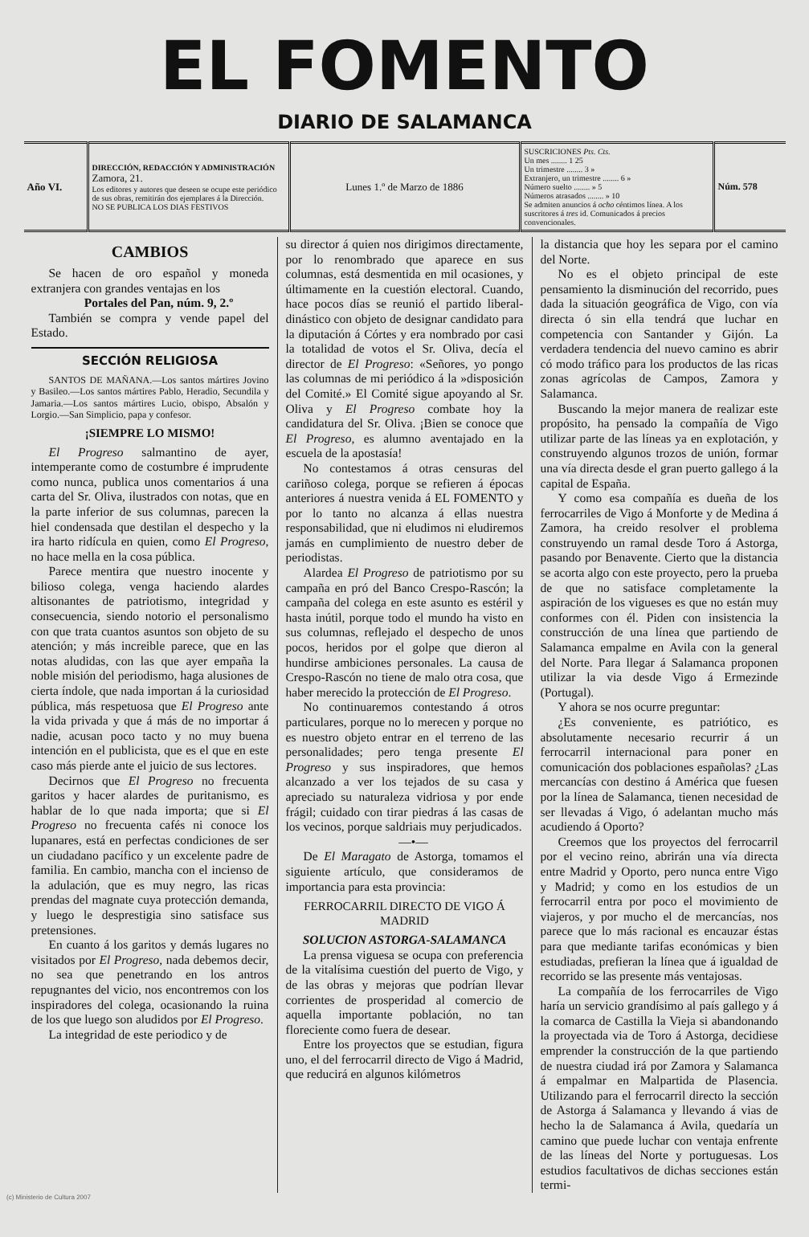EL FOMENTO
DIARIO DE SALAMANCA
| Año VI. | DIRECCIÓN, REDACCIÓN Y ADMINISTRACIÓN Zamora, 21. Los editores y autores que deseen se ocupe este periódico de sus obras, remitirán dos ejemplares á la Dirección. NO SE PUBLICA LOS DIAS FESTIVOS | Lunes 1.º de Marzo de 1886 | SUSCRICIONES Pts. Cts. Un mes ........ 1 25 Un trimestre ........ 3 » Extranjero, un trimestre ........ 6 » Número suelto ........ » 5 Números atrasados ........ » 10 Se admiten anuncios á ocho céntimos línea. A los suscritores á tres id. Comunicados á precios convencionales. | Núm. 578 |
CAMBIOS
Se hacen de oro español y moneda extranjera con grandes ventajas en los
Portales del Pan, núm. 9, 2.º
También se compra y vende papel del Estado.
SECCIÓN RELIGIOSA
SANTOS DE MAÑANA.—Los santos mártires Jovino y Basileo.—Los santos mártires Pablo, Heradio, Secundila y Jamaria.—Los santos mártires Lucio, obispo, Absalón y Lorgio.—San Simplicio, papa y confesor.
¡SIEMPRE LO MISMO!
El Progreso salmantino de ayer, intemperante como de costumbre é imprudente como nunca, publica unos comentarios á una carta del Sr. Oliva, ilustrados con notas, que en la parte inferior de sus columnas, parecen la hiel condensada que destilan el despecho y la ira harto ridícula en quien, como El Progreso, no hace mella en la cosa pública.
Parece mentira que nuestro inocente y bilioso colega, venga haciendo alardes altisonantes de patriotismo, integridad y consecuencia, siendo notorio el personalismo con que trata cuantos asuntos son objeto de su atención; y más increible parece, que en las notas aludidas, con las que ayer empaña la noble misión del periodismo, haga alusiones de cierta índole, que nada importan á la curiosidad pública, más respetuosa que El Progreso ante la vida privada y que á más de no importar á nadie, acusan poco tacto y no muy buena intención en el publicista, que es el que en este caso más pierde ante el juicio de sus lectores.
Decirnos que El Progreso no frecuenta garitos y hacer alardes de puritanismo, es hablar de lo que nada importa; que si El Progreso no frecuenta cafés ni conoce los lupanares, está en perfectas condiciones de ser un ciudadano pacífico y un excelente padre de familia. En cambio, mancha con el incienso de la adulación, que es muy negro, las ricas prendas del magnate cuya protección demanda, y luego le desprestigia sino satisface sus pretensiones.
En cuanto á los garitos y demás lugares no visitados por El Progreso, nada debemos decir, no sea que penetrando en los antros repugnantes del vicio, nos encontremos con los inspiradores del colega, ocasionando la ruina de los que luego son aludidos por El Progreso.
La integridad de este periodico y de
su director á quien nos dirigimos directamente, por lo renombrado que aparece en sus columnas, está desmentida en mil ocasiones, y últimamente en la cuestión electoral. Cuando, hace pocos días se reunió el partido liberal-dinástico con objeto de designar candidato para la diputación á Córtes y era nombrado por casi la totalidad de votos el Sr. Oliva, decía el director de El Progreso: «Señores, yo pongo las columnas de mi periódico á la »disposición del Comité.» El Comité sigue apoyando al Sr. Oliva y El Progreso combate hoy la candidatura del Sr. Oliva. ¡Bien se conoce que El Progreso, es alumno aventajado en la escuela de la apostasía!
No contestamos á otras censuras del cariñoso colega, porque se refieren á épocas anteriores á nuestra venida á EL FOMENTO y por lo tanto no alcanza á ellas nuestra responsabilidad, que ni eludimos ni eludiremos jamás en cumplimiento de nuestro deber de periodistas.
Alardea El Progreso de patriotismo por su campaña en pró del Banco Crespo-Rascón; la campaña del colega en este asunto es estéril y hasta inútil, porque todo el mundo ha visto en sus columnas, reflejado el despecho de unos pocos, heridos por el golpe que dieron al hundirse ambiciones personales. La causa de Crespo-Rascón no tiene de malo otra cosa, que haber merecido la protección de El Progreso.
No continuaremos contestando á otros particulares, porque no lo merecen y porque no es nuestro objeto entrar en el terreno de las personalidades; pero tenga presente El Progreso y sus inspiradores, que hemos alcanzado a ver los tejados de su casa y apreciado su naturaleza vidriosa y por ende frágil; cuidado con tirar piedras á las casas de los vecinos, porque saldriais muy perjudicados.
—•—
De El Maragato de Astorga, tomamos el siguiente artículo, que consideramos de importancia para esta provincia:
FERROCARRIL DIRECTO DE VIGO Á MADRID
SOLUCION ASTORGA-SALAMANCA
La prensa viguesa se ocupa con preferencia de la vitalísima cuestión del puerto de Vigo, y de las obras y mejoras que podrían llevar corrientes de prosperidad al comercio de aquella importante población, no tan floreciente como fuera de desear.
Entre los proyectos que se estudian, figura uno, el del ferrocarril directo de Vigo á Madrid, que reducirá en algunos kilómetros
la distancia que hoy les separa por el camino del Norte.
No es el objeto principal de este pensamiento la disminución del recorrido, pues dada la situación geográfica de Vigo, con vía directa ó sin ella tendrá que luchar en competencia con Santander y Gijón. La verdadera tendencia del nuevo camino es abrir có modo tráfico para los productos de las ricas zonas agrícolas de Campos, Zamora y Salamanca.
Buscando la mejor manera de realizar este propósito, ha pensado la compañía de Vigo utilizar parte de las líneas ya en explotación, y construyendo algunos trozos de unión, formar una vía directa desde el gran puerto gallego á la capital de España.
Y como esa compañía es dueña de los ferrocarriles de Vigo á Monforte y de Medina á Zamora, ha creido resolver el problema construyendo un ramal desde Toro á Astorga, pasando por Benavente. Cierto que la distancia se acorta algo con este proyecto, pero la prueba de que no satisface completamente la aspiración de los vigueses es que no están muy conformes con él. Piden con insistencia la construcción de una línea que partiendo de Salamanca empalme en Avila con la general del Norte. Para llegar á Salamanca proponen utilizar la via desde Vigo á Ermezinde (Portugal).
Y ahora se nos ocurre preguntar:
¿Es conveniente, es patriótico, es absolutamente necesario recurrir á un ferrocarril internacional para poner en comunicación dos poblaciones españolas? ¿Las mercancías con destino á América que fuesen por la línea de Salamanca, tienen necesidad de ser llevadas á Vigo, ó adelantan mucho más acudiendo á Oporto?
Creemos que los proyectos del ferrocarril por el vecino reino, abrirán una vía directa entre Madrid y Oporto, pero nunca entre Vigo y Madrid; y como en los estudios de un ferrocarril entra por poco el movimiento de viajeros, y por mucho el de mercancías, nos parece que lo más racional es encauzar éstas para que mediante tarifas económicas y bien estudiadas, prefieran la línea que á igualdad de recorrido se las presente más ventajosas.
La compañía de los ferrocarriles de Vigo haría un servicio grandísimo al país gallego y á la comarca de Castilla la Vieja si abandonando la proyectada via de Toro á Astorga, decidiese emprender la construcción de la que partiendo de nuestra ciudad irá por Zamora y Salamanca á empalmar en Malpartida de Plasencia. Utilizando para el ferrocarril directo la sección de Astorga á Salamanca y llevando á vias de hecho la de Salamanca á Avila, quedaría un camino que puede luchar con ventaja enfrente de las líneas del Norte y portuguesas. Los estudios facultativos de dichas secciones están termi-
(c) Ministerio de Cultura 2007